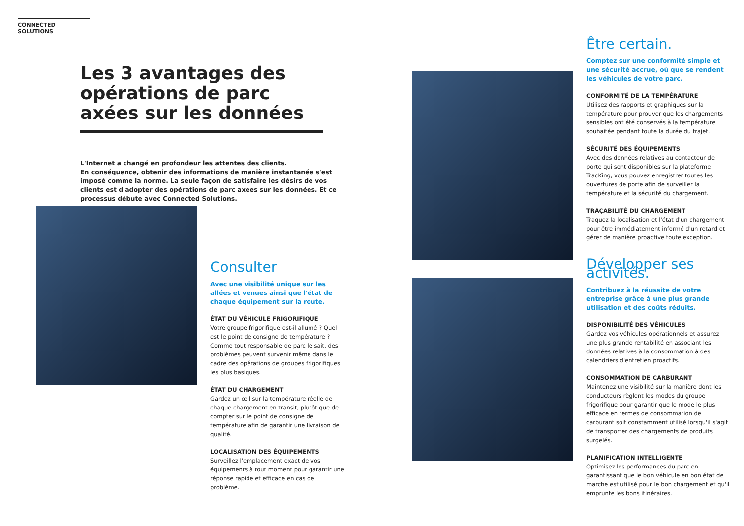CONNECTED SOLUTIONS
Les 3 avantages des opérations de parc axées sur les données
L'Internet a changé en profondeur les attentes des clients.
En conséquence, obtenir des informations de manière instantanée s'est imposé comme la norme. La seule façon de satisfaire les désirs de vos clients est d'adopter des opérations de parc axées sur les données. Et ce processus débute avec Connected Solutions.
Consulter
Avec une visibilité unique sur les allées et venues ainsi que l'état de chaque équipement sur la route.
ÉTAT DU VÉHICULE FRIGORIFIQUE
Votre groupe frigorifique est-il allumé ? Quel est le point de consigne de température ? Comme tout responsable de parc le sait, des problèmes peuvent survenir même dans le cadre des opérations de groupes frigorifiques les plus basiques.
ÉTAT DU CHARGEMENT
Gardez un œil sur la température réelle de chaque chargement en transit, plutôt que de compter sur le point de consigne de température afin de garantir une livraison de qualité.
LOCALISATION DES ÉQUIPEMENTS
Surveillez l'emplacement exact de vos équipements à tout moment pour garantir une réponse rapide et efficace en cas de problème.
Être certain.
Comptez sur une conformité simple et une sécurité accrue, où que se rendent les véhicules de votre parc.
CONFORMITÉ DE LA TEMPÉRATURE
Utilisez des rapports et graphiques sur la température pour prouver que les chargements sensibles ont été conservés à la température souhaitée pendant toute la durée du trajet.
SÉCURITÉ DES ÉQUIPEMENTS
Avec des données relatives au contacteur de porte qui sont disponibles sur la plateforme TracKing, vous pouvez enregistrer toutes les ouvertures de porte afin de surveiller la température et la sécurité du chargement.
TRAÇABILITÉ DU CHARGEMENT
Traquez la localisation et l'état d'un chargement pour être immédiatement informé d'un retard et gérer de manière proactive toute exception.
Développer ses activités.
Contribuez à la réussite de votre entreprise grâce à une plus grande utilisation et des coûts réduits.
DISPONIBILITÉ DES VÉHICULES
Gardez vos véhicules opérationnels et assurez une plus grande rentabilité en associant les données relatives à la consommation à des calendriers d'entretien proactifs.
CONSOMMATION DE CARBURANT
Maintenez une visibilité sur la manière dont les conducteurs règlent les modes du groupe frigorifique pour garantir que le mode le plus efficace en termes de consommation de carburant soit constamment utilisé lorsqu'il s'agit de transporter des chargements de produits surgelés.
PLANIFICATION INTELLIGENTE
Optimisez les performances du parc en garantissant que le bon véhicule en bon état de marche est utilisé pour le bon chargement et qu'il emprunte les bons itinéraires.